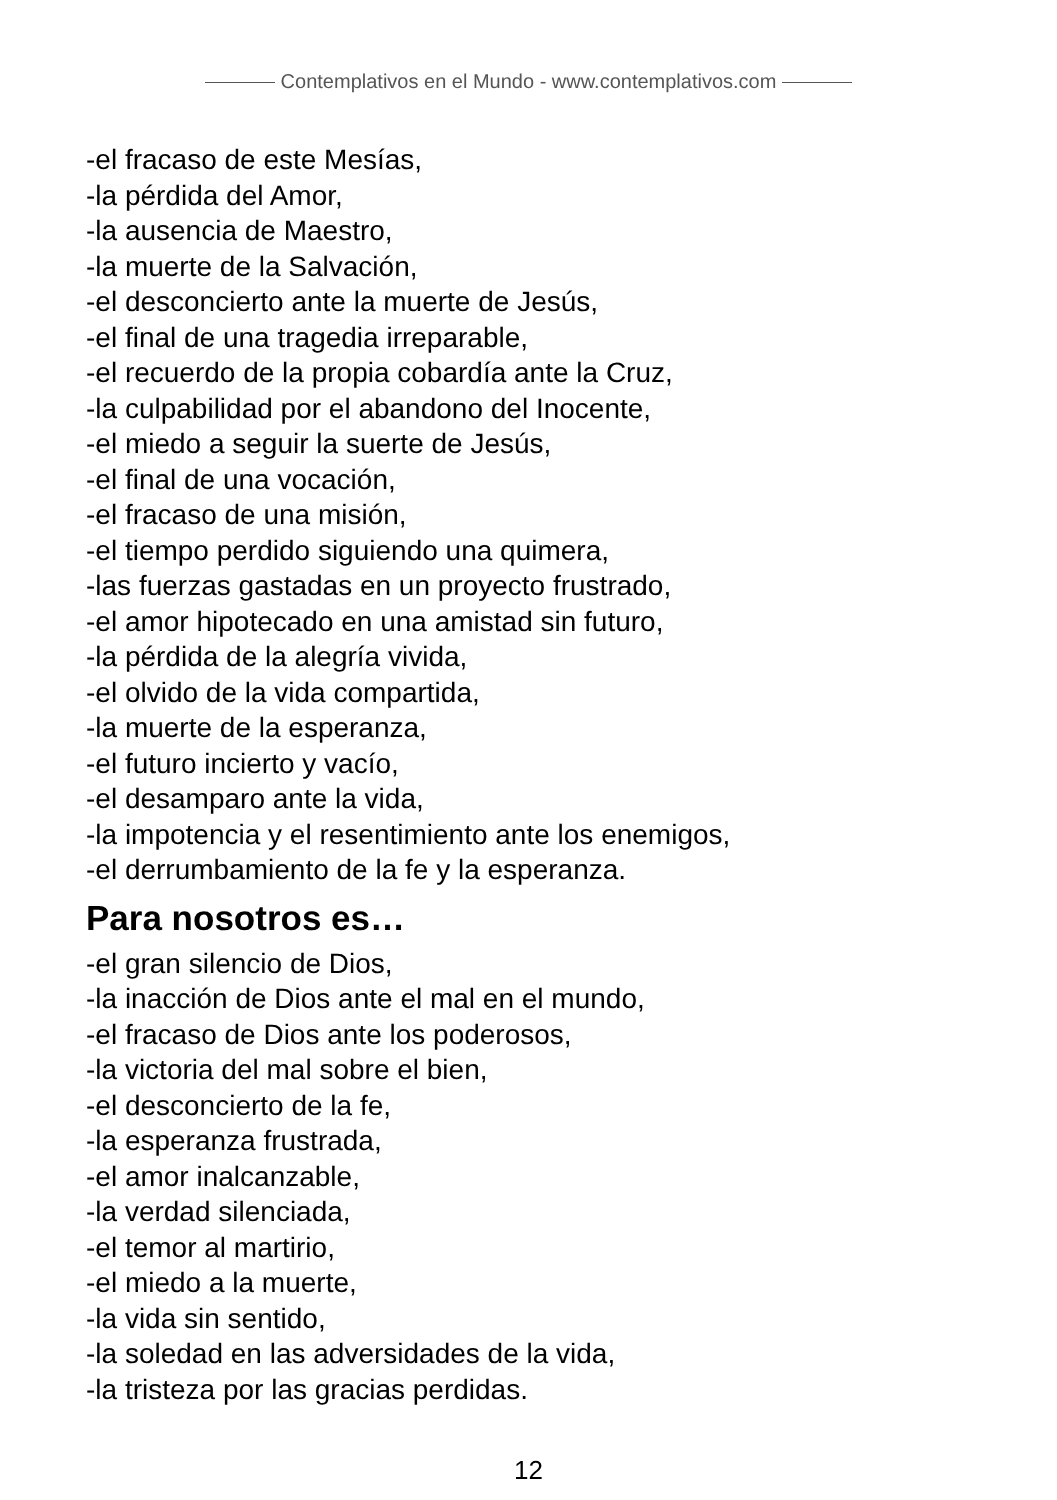Contemplativos en el Mundo - www.contemplativos.com
-el fracaso de este Mesías,
-la pérdida del Amor,
-la ausencia de Maestro,
-la muerte de la Salvación,
-el desconcierto ante la muerte de Jesús,
-el final de una tragedia irreparable,
-el recuerdo de la propia cobardía ante la Cruz,
-la culpabilidad por el abandono del Inocente,
-el miedo a seguir la suerte de Jesús,
-el final de una vocación,
-el fracaso de una misión,
-el tiempo perdido siguiendo una quimera,
-las fuerzas gastadas en un proyecto frustrado,
-el amor hipotecado en una amistad sin futuro,
-la pérdida de la alegría vivida,
-el olvido de la vida compartida,
-la muerte de la esperanza,
-el futuro incierto y vacío,
-el desamparo ante la vida,
-la impotencia y el resentimiento ante los enemigos,
-el derrumbamiento de la fe y la esperanza.
Para nosotros es…
-el gran silencio de Dios,
-la inacción de Dios ante el mal en el mundo,
-el fracaso de Dios ante los poderosos,
-la victoria del mal sobre el bien,
-el desconcierto de la fe,
-la esperanza frustrada,
-el amor inalcanzable,
-la verdad silenciada,
-el temor al martirio,
-el miedo a la muerte,
-la vida sin sentido,
-la soledad en las adversidades de la vida,
-la tristeza por las gracias perdidas.
12